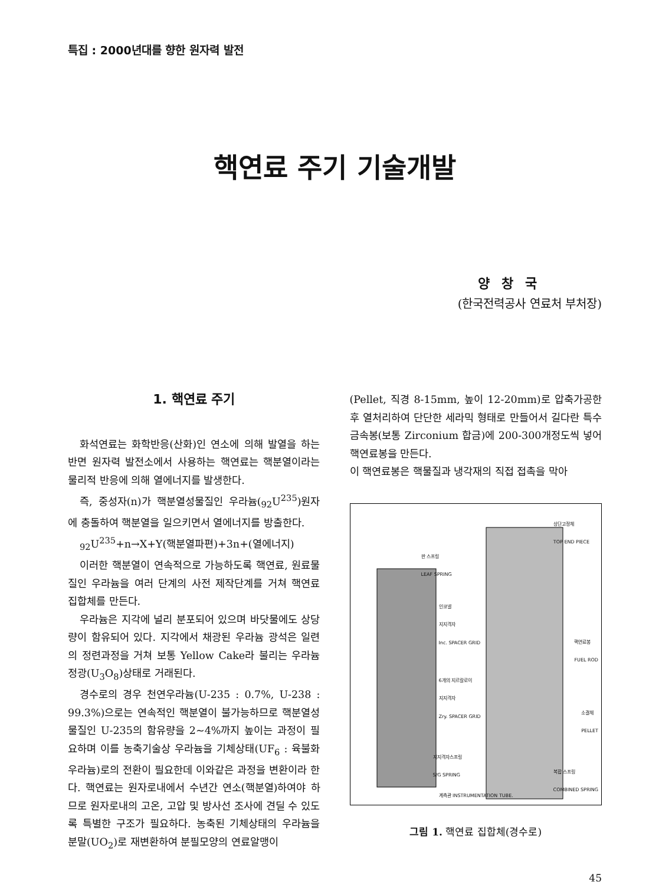특집 : 2000년대를 향한 원자력 발전
핵연료 주기 기술개발
양창국
(한국전력공사 연료처 부처장)
1. 핵연료 주기
화석연료는 화학반응(산화)인 연소에 의해 발열을 하는 반면 원자력 발전소에서 사용하는 핵연료는 핵분열이라는 물리적 반응에 의해 열에너지를 발생한다.
즉, 중성자(n)가 핵분열성물질인 우라늄(<sub>92</sub>U<sup>235</sup>)원자에 충돌하여 핵분열을 일으키면서 열에너지를 방출한다.
<sub>92</sub>U<sup>235</sup>+n→X+Y(핵분열파편)+3n+(열에너지)
이러한 핵분열이 연속적으로 가능하도록 핵연료, 원료물질인 우라늄을 여러 단계의 사전 제작단계를 거쳐 핵연료 집합체를 만든다.
우라늄은 지각에 널리 분포되어 있으며 바닷물에도 상당량이 함유되어 있다. 지각에서 채광된 우라늄 광석은 일련의 정련과정을 거쳐 보통 Yellow Cake라 불리는 우라늄 정광(U<sub>3</sub>O<sub>8</sub>)상태로 거래된다.
경수로의 경우 천연우라늄(U-235 : 0.7%, U-238 : 99.3%)으로는 연속적인 핵분열이 불가능하므로 핵분열성 물질인 U-235의 함유량을 2~4%까지 높이는 과정이 필요하며 이를 농축기술상 우라늄을 기체상태(UF<sub>6</sub> : 육불화우라늄)로의 전환이 필요한데 이와같은 과정을 변환이라 한다. 핵연료는 원자로내에서 수년간 연소(핵분열)하여야 하므로 원자로내의 고온, 고압 및 방사선 조사에 견딜 수 있도록 특별한 구조가 필요하다. 농축된 기체상태의 우라늄을 분말(UO<sub>2</sub>)로 재변환하여 분필모양의 연료알맹이
(Pellet, 직경 8-15mm, 높이 12-20mm)로 압축가공한 후 열처리하여 단단한 세라믹 형태로 만들어서 길다란 특수금속봉(보통 Zirconium 합금)에 200-300개정도씩 넣어 핵연료봉을 만든다.
이 핵연료봉은 핵물질과 냉각재의 직접 접촉을 막아
상단고정체
TOP END PIECE
판 스프링
LEAF SPRING
인코넬
지지격자
Inc. SPACER GRID
핵연료봉
FUEL ROD
6개의 지르칼로이
지지격자
Zry. SPACER GRID
소결체
PELLET
지지격자스프링
S/G SPRING
복합 스프링
COMBINED SPRING
계측관 INSTRUMENTATION TUBE.
그림 1. 핵연료 집합체(경수로)
45